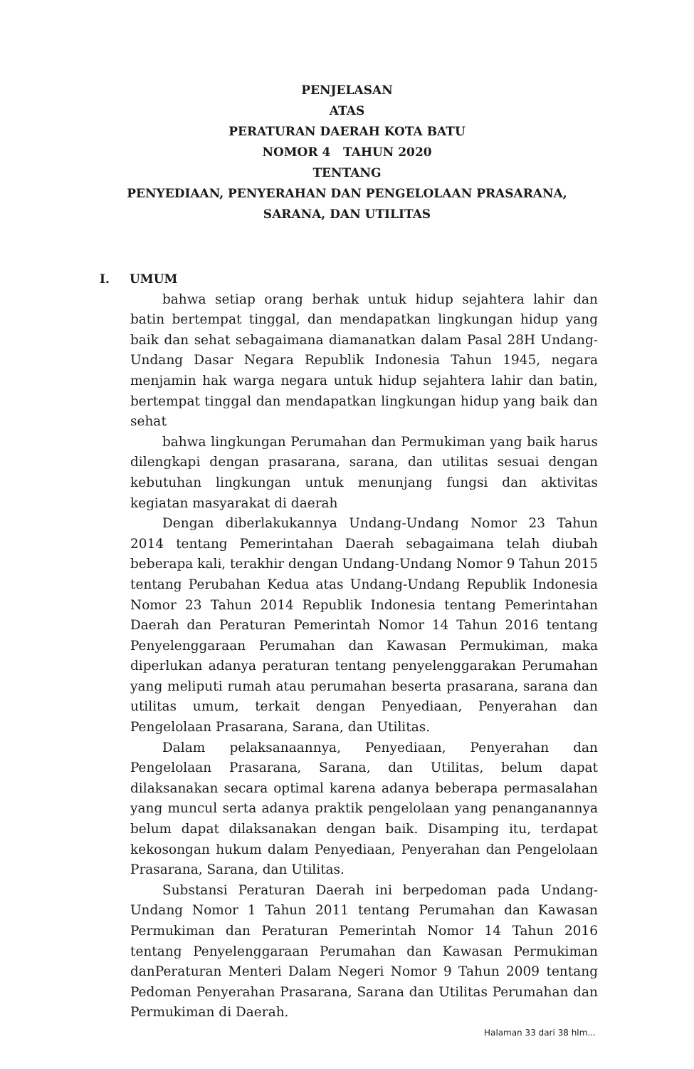PENJELASAN
ATAS
PERATURAN DAERAH KOTA BATU
NOMOR 4 TAHUN 2020
TENTANG
PENYEDIAAN, PENYERAHAN DAN PENGELOLAAN PRASARANA,
SARANA, DAN UTILITAS
I. UMUM
bahwa setiap orang berhak untuk hidup sejahtera lahir dan batin bertempat tinggal, dan mendapatkan lingkungan hidup yang baik dan sehat sebagaimana diamanatkan dalam Pasal 28H Undang-Undang Dasar Negara Republik Indonesia Tahun 1945, negara menjamin hak warga negara untuk hidup sejahtera lahir dan batin, bertempat tinggal dan mendapatkan lingkungan hidup yang baik dan sehat
bahwa lingkungan Perumahan dan Permukiman yang baik harus dilengkapi dengan prasarana, sarana, dan utilitas sesuai dengan kebutuhan lingkungan untuk menunjang fungsi dan aktivitas kegiatan masyarakat di daerah
Dengan diberlakukannya Undang-Undang Nomor 23 Tahun 2014 tentang Pemerintahan Daerah sebagaimana telah diubah beberapa kali, terakhir dengan Undang-Undang Nomor 9 Tahun 2015 tentang Perubahan Kedua atas Undang-Undang Republik Indonesia Nomor 23 Tahun 2014 Republik Indonesia tentang Pemerintahan Daerah dan Peraturan Pemerintah Nomor 14 Tahun 2016 tentang Penyelenggaraan Perumahan dan Kawasan Permukiman, maka diperlukan adanya peraturan tentang penyelenggarakan Perumahan yang meliputi rumah atau perumahan beserta prasarana, sarana dan utilitas umum, terkait dengan Penyediaan, Penyerahan dan Pengelolaan Prasarana, Sarana, dan Utilitas.
Dalam pelaksanaannya, Penyediaan, Penyerahan dan Pengelolaan Prasarana, Sarana, dan Utilitas, belum dapat dilaksanakan secara optimal karena adanya beberapa permasalahan yang muncul serta adanya praktik pengelolaan yang penanganannya belum dapat dilaksanakan dengan baik. Disamping itu, terdapat kekosongan hukum dalam Penyediaan, Penyerahan dan Pengelolaan Prasarana, Sarana, dan Utilitas.
Substansi Peraturan Daerah ini berpedoman pada Undang-Undang Nomor 1 Tahun 2011 tentang Perumahan dan Kawasan Permukiman dan Peraturan Pemerintah Nomor 14 Tahun 2016 tentang Penyelenggaraan Perumahan dan Kawasan Permukiman danPeraturan Menteri Dalam Negeri Nomor 9 Tahun 2009 tentang Pedoman Penyerahan Prasarana, Sarana dan Utilitas Perumahan dan Permukiman di Daerah.
Halaman 33 dari 38 hlm...